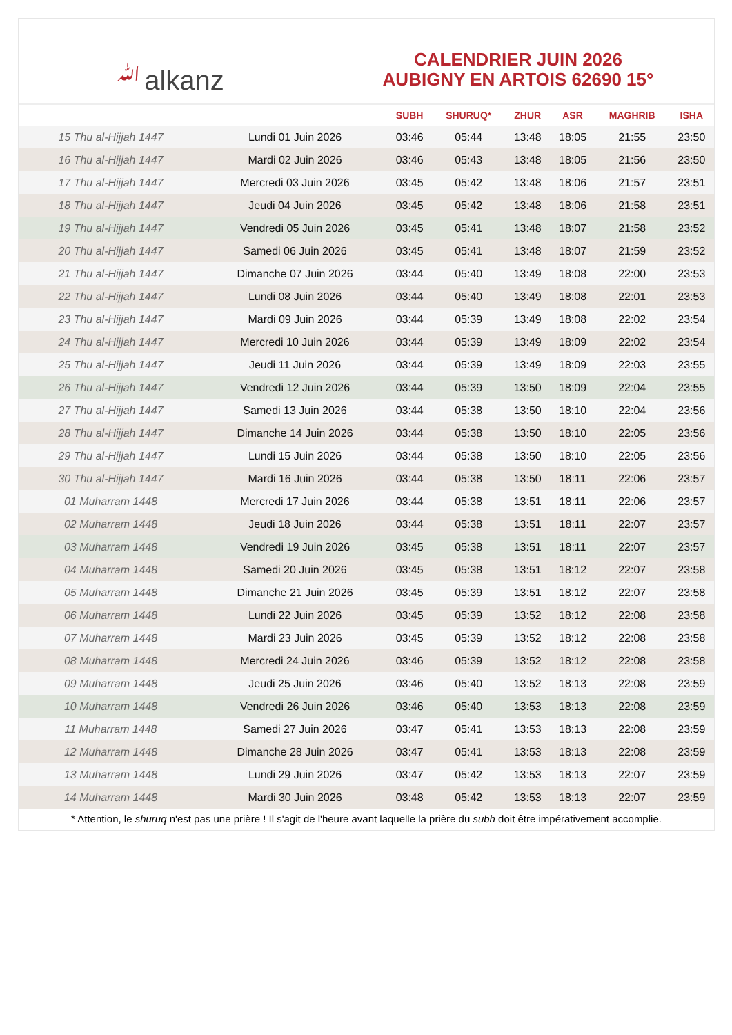ﷲalkanz
CALENDRIER JUIN 2026
AUBIGNY EN ARTOIS 62690 15°
| | | SUBH | SHURUQ* | ZHUR | ASR | MAGHRIB | ISHA |
| --- | --- | --- | --- | --- | --- | --- | --- |
| 15 Thu al-Hijjah 1447 | Lundi 01 Juin 2026 | 03:46 | 05:44 | 13:48 | 18:05 | 21:55 | 23:50 |
| 16 Thu al-Hijjah 1447 | Mardi 02 Juin 2026 | 03:46 | 05:43 | 13:48 | 18:05 | 21:56 | 23:50 |
| 17 Thu al-Hijjah 1447 | Mercredi 03 Juin 2026 | 03:45 | 05:42 | 13:48 | 18:06 | 21:57 | 23:51 |
| 18 Thu al-Hijjah 1447 | Jeudi 04 Juin 2026 | 03:45 | 05:42 | 13:48 | 18:06 | 21:58 | 23:51 |
| 19 Thu al-Hijjah 1447 | Vendredi 05 Juin 2026 | 03:45 | 05:41 | 13:48 | 18:07 | 21:58 | 23:52 |
| 20 Thu al-Hijjah 1447 | Samedi 06 Juin 2026 | 03:45 | 05:41 | 13:48 | 18:07 | 21:59 | 23:52 |
| 21 Thu al-Hijjah 1447 | Dimanche 07 Juin 2026 | 03:44 | 05:40 | 13:49 | 18:08 | 22:00 | 23:53 |
| 22 Thu al-Hijjah 1447 | Lundi 08 Juin 2026 | 03:44 | 05:40 | 13:49 | 18:08 | 22:01 | 23:53 |
| 23 Thu al-Hijjah 1447 | Mardi 09 Juin 2026 | 03:44 | 05:39 | 13:49 | 18:08 | 22:02 | 23:54 |
| 24 Thu al-Hijjah 1447 | Mercredi 10 Juin 2026 | 03:44 | 05:39 | 13:49 | 18:09 | 22:02 | 23:54 |
| 25 Thu al-Hijjah 1447 | Jeudi 11 Juin 2026 | 03:44 | 05:39 | 13:49 | 18:09 | 22:03 | 23:55 |
| 26 Thu al-Hijjah 1447 | Vendredi 12 Juin 2026 | 03:44 | 05:39 | 13:50 | 18:09 | 22:04 | 23:55 |
| 27 Thu al-Hijjah 1447 | Samedi 13 Juin 2026 | 03:44 | 05:38 | 13:50 | 18:10 | 22:04 | 23:56 |
| 28 Thu al-Hijjah 1447 | Dimanche 14 Juin 2026 | 03:44 | 05:38 | 13:50 | 18:10 | 22:05 | 23:56 |
| 29 Thu al-Hijjah 1447 | Lundi 15 Juin 2026 | 03:44 | 05:38 | 13:50 | 18:10 | 22:05 | 23:56 |
| 30 Thu al-Hijjah 1447 | Mardi 16 Juin 2026 | 03:44 | 05:38 | 13:50 | 18:11 | 22:06 | 23:57 |
| 01 Muharram 1448 | Mercredi 17 Juin 2026 | 03:44 | 05:38 | 13:51 | 18:11 | 22:06 | 23:57 |
| 02 Muharram 1448 | Jeudi 18 Juin 2026 | 03:44 | 05:38 | 13:51 | 18:11 | 22:07 | 23:57 |
| 03 Muharram 1448 | Vendredi 19 Juin 2026 | 03:45 | 05:38 | 13:51 | 18:11 | 22:07 | 23:57 |
| 04 Muharram 1448 | Samedi 20 Juin 2026 | 03:45 | 05:38 | 13:51 | 18:12 | 22:07 | 23:58 |
| 05 Muharram 1448 | Dimanche 21 Juin 2026 | 03:45 | 05:39 | 13:51 | 18:12 | 22:07 | 23:58 |
| 06 Muharram 1448 | Lundi 22 Juin 2026 | 03:45 | 05:39 | 13:52 | 18:12 | 22:08 | 23:58 |
| 07 Muharram 1448 | Mardi 23 Juin 2026 | 03:45 | 05:39 | 13:52 | 18:12 | 22:08 | 23:58 |
| 08 Muharram 1448 | Mercredi 24 Juin 2026 | 03:46 | 05:39 | 13:52 | 18:12 | 22:08 | 23:58 |
| 09 Muharram 1448 | Jeudi 25 Juin 2026 | 03:46 | 05:40 | 13:52 | 18:13 | 22:08 | 23:59 |
| 10 Muharram 1448 | Vendredi 26 Juin 2026 | 03:46 | 05:40 | 13:53 | 18:13 | 22:08 | 23:59 |
| 11 Muharram 1448 | Samedi 27 Juin 2026 | 03:47 | 05:41 | 13:53 | 18:13 | 22:08 | 23:59 |
| 12 Muharram 1448 | Dimanche 28 Juin 2026 | 03:47 | 05:41 | 13:53 | 18:13 | 22:08 | 23:59 |
| 13 Muharram 1448 | Lundi 29 Juin 2026 | 03:47 | 05:42 | 13:53 | 18:13 | 22:07 | 23:59 |
| 14 Muharram 1448 | Mardi 30 Juin 2026 | 03:48 | 05:42 | 13:53 | 18:13 | 22:07 | 23:59 |
* Attention, le shuruq n'est pas une prière ! Il s'agit de l'heure avant laquelle la prière du subh doit être impérativement accomplie.